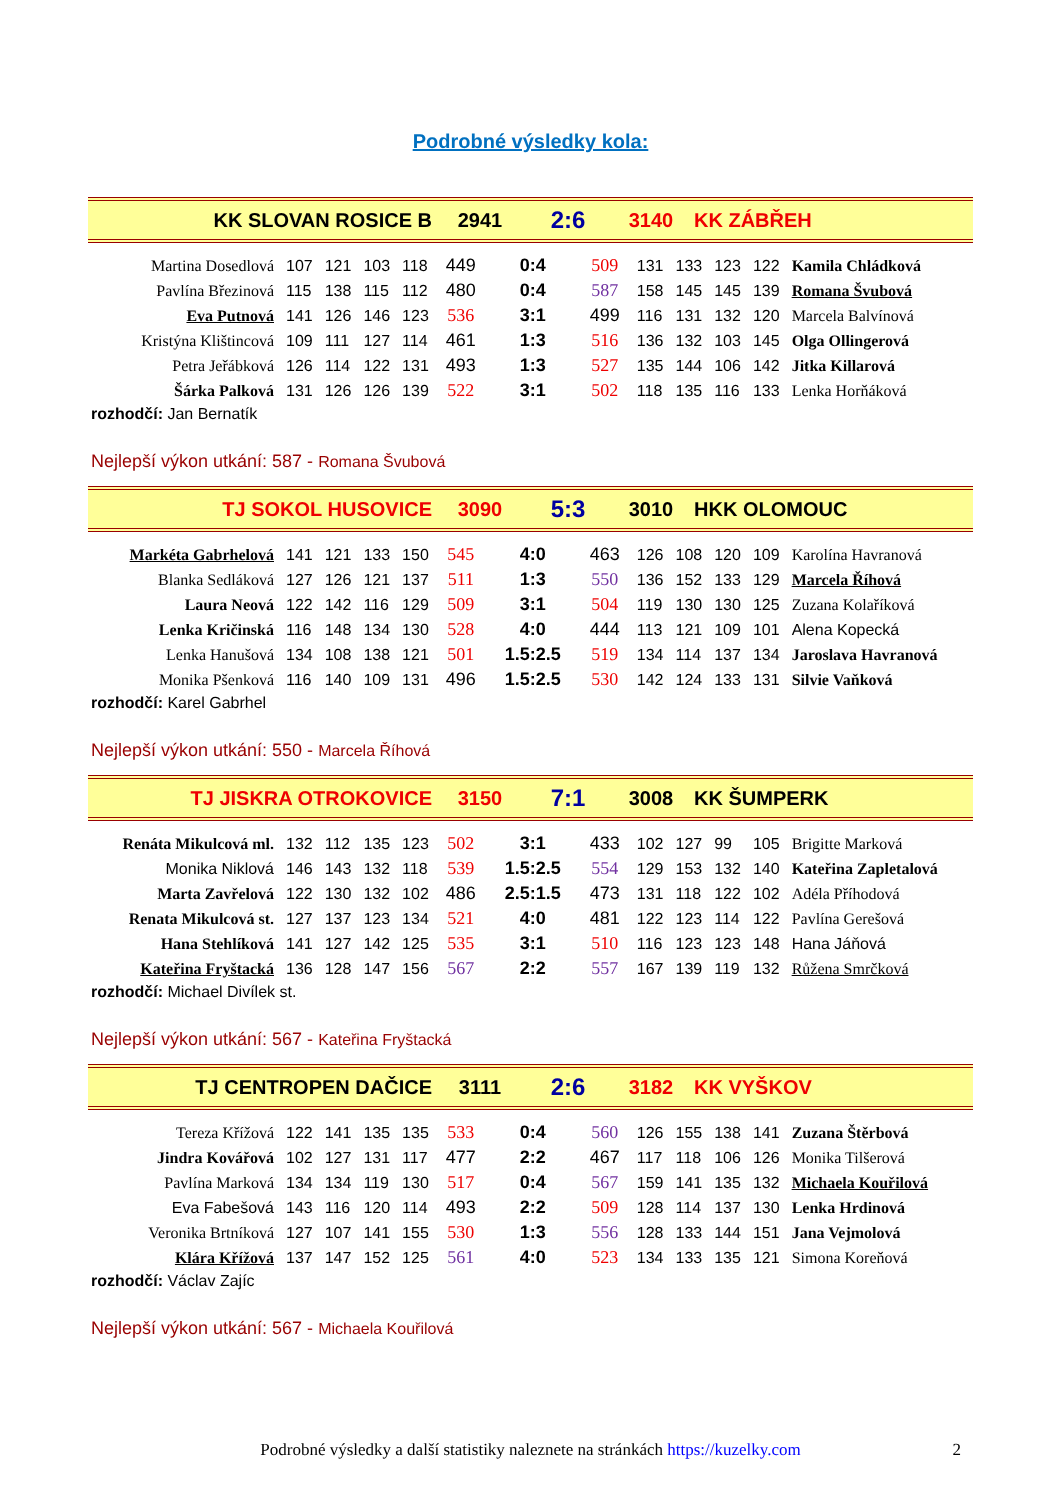Podrobné výsledky kola:
| KK SLOVAN ROSICE B | 2941 | 2:6 | 3140 | KK ZÁBŘEH |
| Martina Dosedlová | 107 | 121 | 103 | 118 | 449 | 0:4 | 509 | 131 | 133 | 123 | 122 | Kamila Chládková |
| Pavlína Březinová | 115 | 138 | 115 | 112 | 480 | 0:4 | 587 | 158 | 145 | 145 | 139 | Romana Švubová |
| Eva Putnová | 141 | 126 | 146 | 123 | 536 | 3:1 | 499 | 116 | 131 | 132 | 120 | Marcela Balvínová |
| Kristýna Klištincová | 109 | 111 | 127 | 114 | 461 | 1:3 | 516 | 136 | 132 | 103 | 145 | Olga Ollingerová |
| Petra Jeřábková | 126 | 114 | 122 | 131 | 493 | 1:3 | 527 | 135 | 144 | 106 | 142 | Jitka Killarová |
| Šárka Palková | 131 | 126 | 126 | 139 | 522 | 3:1 | 502 | 118 | 135 | 116 | 133 | Lenka Horňáková |
rozhodčí: Jan Bernatík
Nejlepší výkon utkání: 587 - Romana Švubová
| TJ SOKOL HUSOVICE | 3090 | 5:3 | 3010 | HKK OLOMOUC |
| Markéta Gabrhelová | 141 | 121 | 133 | 150 | 545 | 4:0 | 463 | 126 | 108 | 120 | 109 | Karolína Havranová |
| Blanka Sedláková | 127 | 126 | 121 | 137 | 511 | 1:3 | 550 | 136 | 152 | 133 | 129 | Marcela Říhová |
| Laura Neová | 122 | 142 | 116 | 129 | 509 | 3:1 | 504 | 119 | 130 | 130 | 125 | Zuzana Kolaříková |
| Lenka Kričinská | 116 | 148 | 134 | 130 | 528 | 4:0 | 444 | 113 | 121 | 109 | 101 | Alena Kopecká |
| Lenka Hanušová | 134 | 108 | 138 | 121 | 501 | 1.5:2.5 | 519 | 134 | 114 | 137 | 134 | Jaroslava Havranová |
| Monika Pšenková | 116 | 140 | 109 | 131 | 496 | 1.5:2.5 | 530 | 142 | 124 | 133 | 131 | Silvie Vaňková |
rozhodčí: Karel Gabrhel
Nejlepší výkon utkání: 550 - Marcela Říhová
| TJ JISKRA OTROKOVICE | 3150 | 7:1 | 3008 | KK ŠUMPERK |
| Renáta Mikulcová ml. | 132 | 112 | 135 | 123 | 502 | 3:1 | 433 | 102 | 127 | 99 | 105 | Brigitte Marková |
| Monika Niklová | 146 | 143 | 132 | 118 | 539 | 1.5:2.5 | 554 | 129 | 153 | 132 | 140 | Kateřina Zapletalová |
| Marta Zavřelová | 122 | 130 | 132 | 102 | 486 | 2.5:1.5 | 473 | 131 | 118 | 122 | 102 | Adéla Příhodová |
| Renata Mikulcová st. | 127 | 137 | 123 | 134 | 521 | 4:0 | 481 | 122 | 123 | 114 | 122 | Pavlína Gerešová |
| Hana Stehlíková | 141 | 127 | 142 | 125 | 535 | 3:1 | 510 | 116 | 123 | 123 | 148 | Hana Jáňová |
| Kateřina Fryštacká | 136 | 128 | 147 | 156 | 567 | 2:2 | 557 | 167 | 139 | 119 | 132 | Růžena Smrčková |
rozhodčí: Michael Divílek st.
Nejlepší výkon utkání: 567 - Kateřina Fryštacká
| TJ CENTROPEN DAČICE | 3111 | 2:6 | 3182 | KK VYŠKOV |
| Tereza Křížová | 122 | 141 | 135 | 135 | 533 | 0:4 | 560 | 126 | 155 | 138 | 141 | Zuzana Štěrbová |
| Jindra Kovářová | 102 | 127 | 131 | 117 | 477 | 2:2 | 467 | 117 | 118 | 106 | 126 | Monika Tilšerová |
| Pavlína Marková | 134 | 134 | 119 | 130 | 517 | 0:4 | 567 | 159 | 141 | 135 | 132 | Michaela Kouřilová |
| Eva Fabešová | 143 | 116 | 120 | 114 | 493 | 2:2 | 509 | 128 | 114 | 137 | 130 | Lenka Hrdinová |
| Veronika Brtníková | 127 | 107 | 141 | 155 | 530 | 1:3 | 556 | 128 | 133 | 144 | 151 | Jana Vejmolová |
| Klára Křížová | 137 | 147 | 152 | 125 | 561 | 4:0 | 523 | 134 | 133 | 135 | 121 | Simona Koreňová |
rozhodčí: Václav Zajíc
Nejlepší výkon utkání: 567 - Michaela Kouřilová
Podrobné výsledky a další statistiky naleznete na stránkách https://kuzelky.com 2